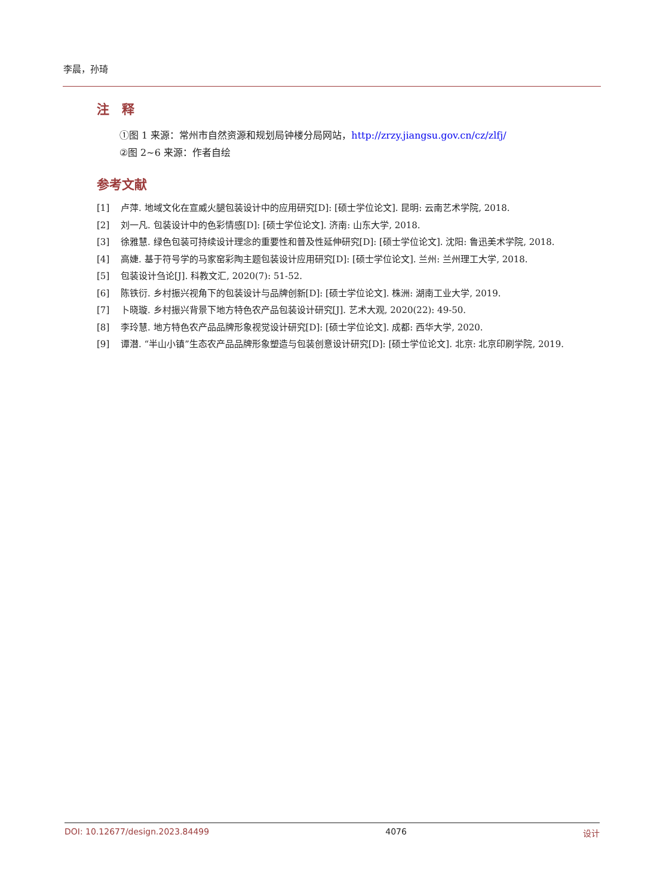李晨，孙琦
注　释
①图 1 来源：常州市自然资源和规划局钟楼分局网站，http://zrzy.jiangsu.gov.cn/cz/zlfj/
②图 2~6 来源：作者自绘
参考文献
[1] 卢萍. 地域文化在宣威火腿包装设计中的应用研究[D]: [硕士学位论文]. 昆明: 云南艺术学院, 2018.
[2] 刘一凡. 包装设计中的色彩情感[D]: [硕士学位论文]. 济南: 山东大学, 2018.
[3] 徐雅慧. 绿色包装可持续设计理念的重要性和普及性延伸研究[D]: [硕士学位论文]. 沈阳: 鲁迅美术学院, 2018.
[4] 高婕. 基于符号学的马家窑彩陶主题包装设计应用研究[D]: [硕士学位论文]. 兰州: 兰州理工大学, 2018.
[5] 包装设计刍论[J]. 科教文汇, 2020(7): 51-52.
[6] 陈铁衍. 乡村振兴视角下的包装设计与品牌创新[D]: [硕士学位论文]. 株洲: 湖南工业大学, 2019.
[7] 卜晓璇. 乡村振兴背景下地方特色农产品包装设计研究[J]. 艺术大观, 2020(22): 49-50.
[8] 李玲慧. 地方特色农产品品牌形象视觉设计研究[D]: [硕士学位论文]. 成都: 西华大学, 2020.
[9] 谭潜. “半山小镇”生态农产品品牌形象塑造与包装创意设计研究[D]: [硕士学位论文]. 北京: 北京印刷学院, 2019.
DOI: 10.12677/design.2023.84499 4076 设计